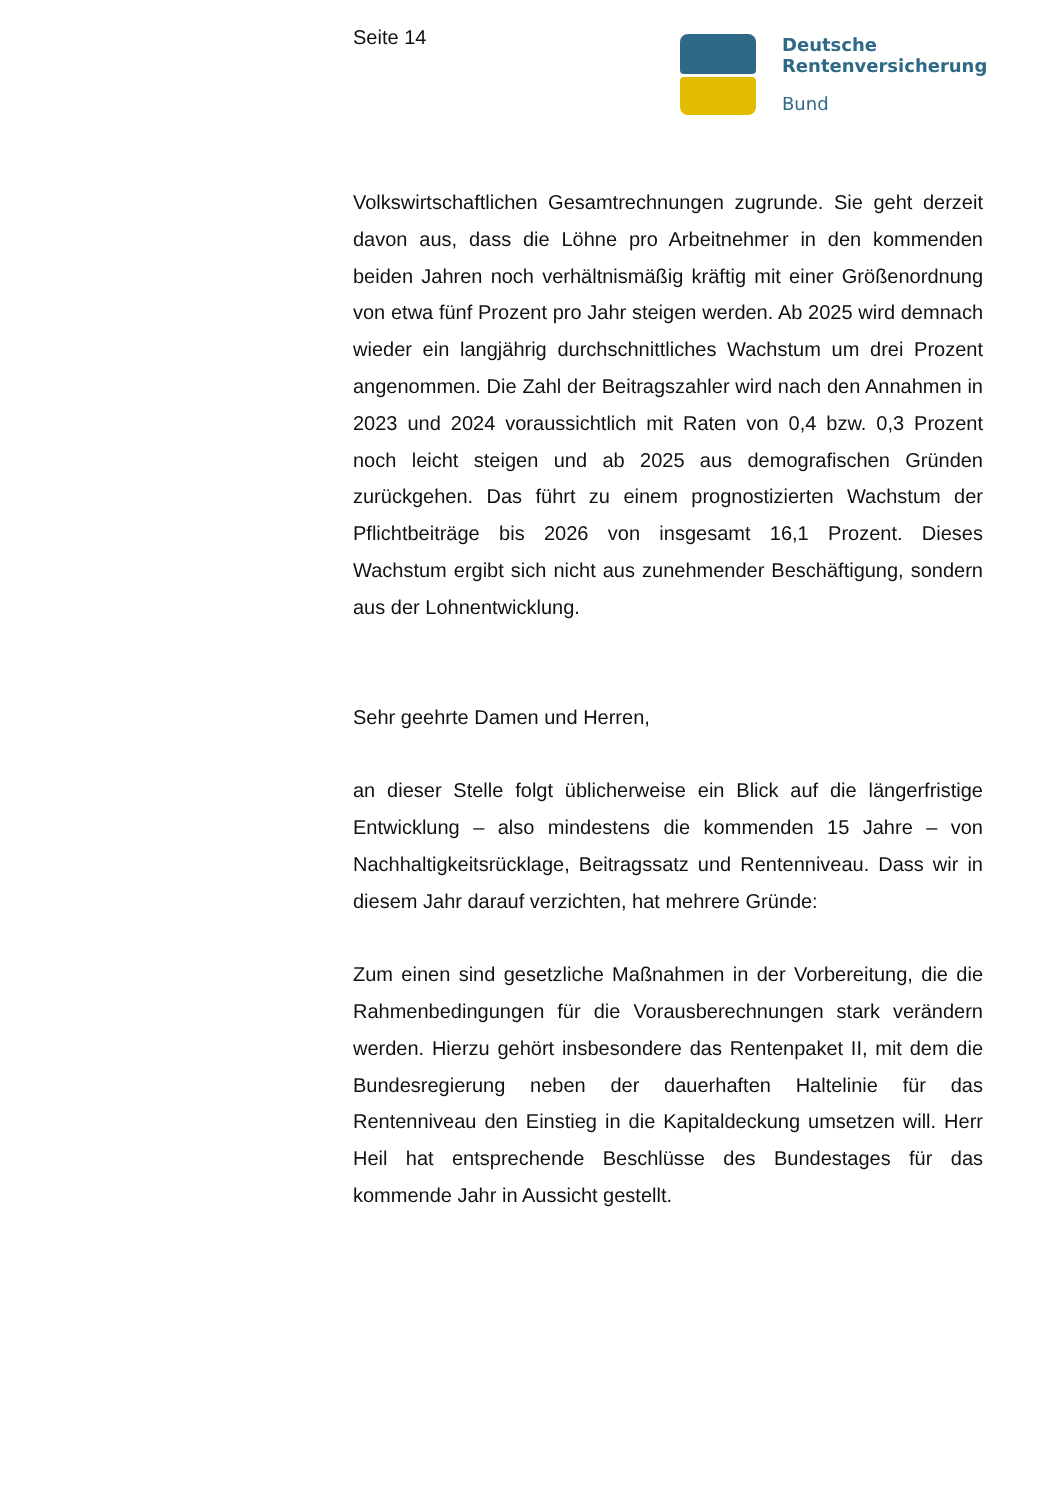Seite 14
Deutsche
Rentenversicherung
Bund
Volkswirtschaftlichen Gesamtrechnungen zugrunde. Sie geht derzeit davon aus, dass die Löhne pro Arbeitnehmer in den kommenden beiden Jahren noch verhältnismäßig kräftig mit einer Größenordnung von etwa fünf Prozent pro Jahr steigen werden. Ab 2025 wird demnach wieder ein langjährig durchschnittliches Wachstum um drei Prozent angenommen. Die Zahl der Beitragszahler wird nach den Annahmen in 2023 und 2024 voraussichtlich mit Raten von 0,4 bzw. 0,3 Prozent noch leicht steigen und ab 2025 aus demografischen Gründen zurückgehen. Das führt zu einem prognostizierten Wachstum der Pflichtbeiträge bis 2026 von insgesamt 16,1 Prozent. Dieses Wachstum ergibt sich nicht aus zunehmender Beschäftigung, sondern aus der Lohnentwicklung.
Sehr geehrte Damen und Herren,
an dieser Stelle folgt üblicherweise ein Blick auf die längerfristige Entwicklung – also mindestens die kommenden 15 Jahre – von Nachhaltigkeitsrücklage, Beitragssatz und Rentenniveau. Dass wir in diesem Jahr darauf verzichten, hat mehrere Gründe:
Zum einen sind gesetzliche Maßnahmen in der Vorbereitung, die die Rahmenbedingungen für die Vorausberechnungen stark verändern werden. Hierzu gehört insbesondere das Rentenpaket II, mit dem die Bundesregierung neben der dauerhaften Haltelinie für das Rentenniveau den Einstieg in die Kapitaldeckung umsetzen will. Herr Heil hat entsprechende Beschlüsse des Bundestages für das kommende Jahr in Aussicht gestellt.